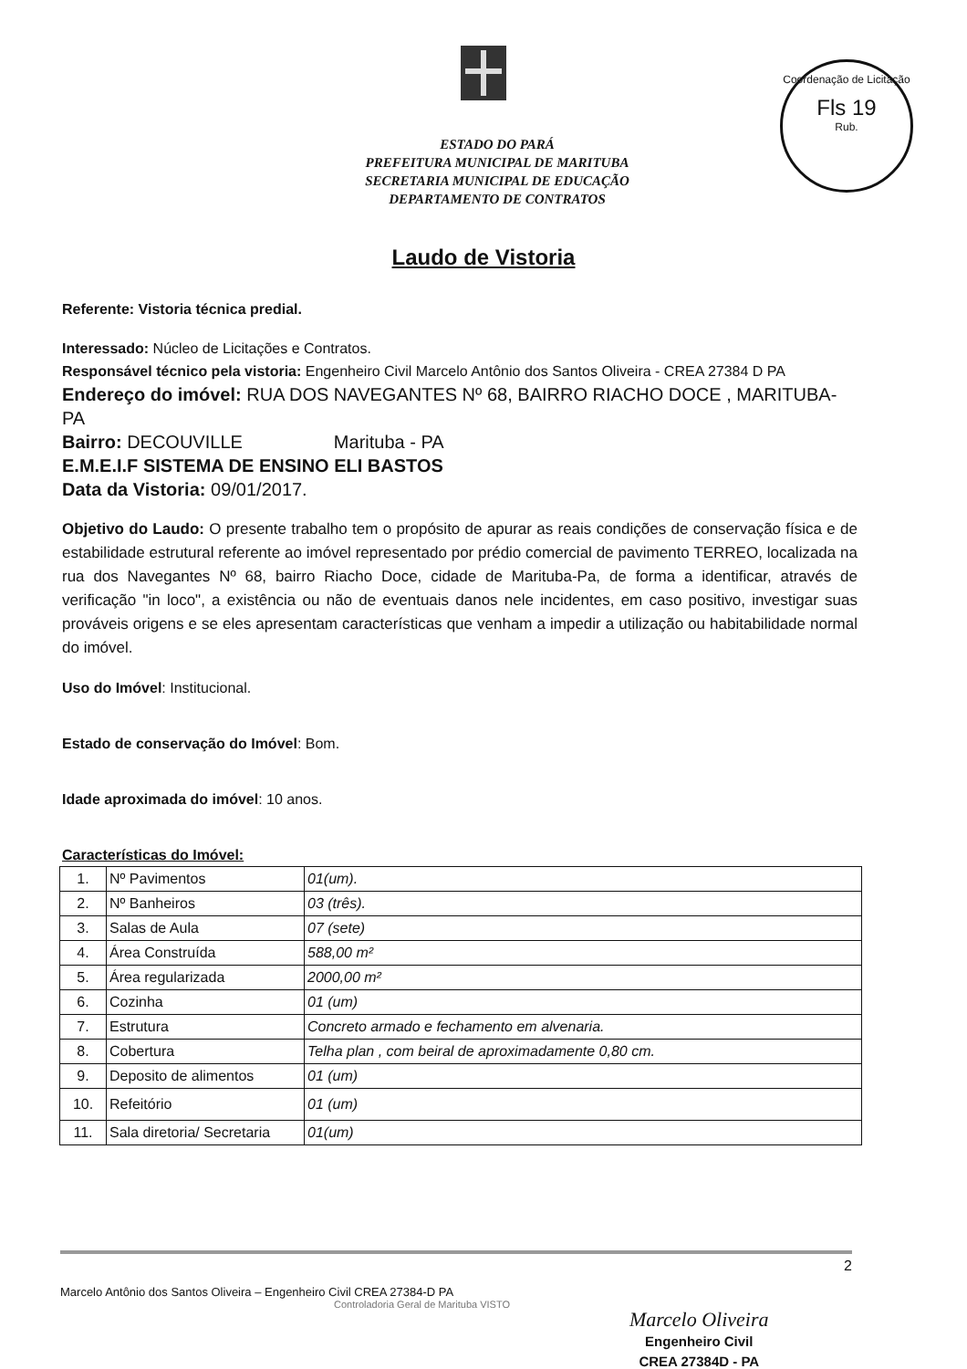Coordenação de Licitação
Fls 19
Rub.
ESTADO DO PARÁ
PREFEITURA MUNICIPAL DE MARITUBA
SECRETARIA MUNICIPAL DE EDUCAÇÃO
DEPARTAMENTO DE CONTRATOS
Laudo de Vistoria
Referente: Vistoria técnica predial.
Interessado: Núcleo de Licitações e Contratos.
Responsável técnico pela vistoria: Engenheiro Civil Marcelo Antônio dos Santos Oliveira - CREA 27384 D PA
Endereço do imóvel: RUA DOS NAVEGANTES Nº 68, BAIRRO RIACHO DOCE , MARITUBA-PA
Bairro: DECOUVILLE Marituba - PA
E.M.E.I.F SISTEMA DE ENSINO ELI BASTOS
Data da Vistoria: 09/01/2017.
Objetivo do Laudo: O presente trabalho tem o propósito de apurar as reais condições de conservação física e de estabilidade estrutural referente ao imóvel representado por prédio comercial de pavimento TERREO, localizada na rua dos Navegantes Nº 68, bairro Riacho Doce, cidade de Marituba-Pa, de forma a identificar, através de verificação "in loco", a existência ou não de eventuais danos nele incidentes, em caso positivo, investigar suas prováveis origens e se eles apresentam características que venham a impedir a utilização ou habitabilidade normal do imóvel.
Uso do Imóvel: Institucional.
Estado de conservação do Imóvel: Bom.
Idade aproximada do imóvel: 10 anos.
Características do Imóvel:
| 1. | Nº Pavimentos | 01(um). |
| 2. | Nº Banheiros | 03 (três). |
| 3. | Salas de Aula | 07 (sete) |
| 4. | Área Construída | 588,00 m² |
| 5. | Área regularizada | 2000,00 m² |
| 6. | Cozinha | 01 (um) |
| 7. | Estrutura | Concreto armado e fechamento em alvenaria. |
| 8. | Cobertura | Telha plan , com beiral de aproximadamente 0,80 cm. |
| 9. | Deposito de alimentos | 01 (um) |
| 10. | Refeitório | 01 (um) |
| 11. | Sala diretoria/ Secretaria | 01(um) |
2
Marcelo Antônio dos Santos Oliveira – Engenheiro Civil CREA 27384-D PA
Controladoria Geral de Marituba VISTO
Marcelo Oliveira
Engenheiro Civil
CREA 27384D - PA